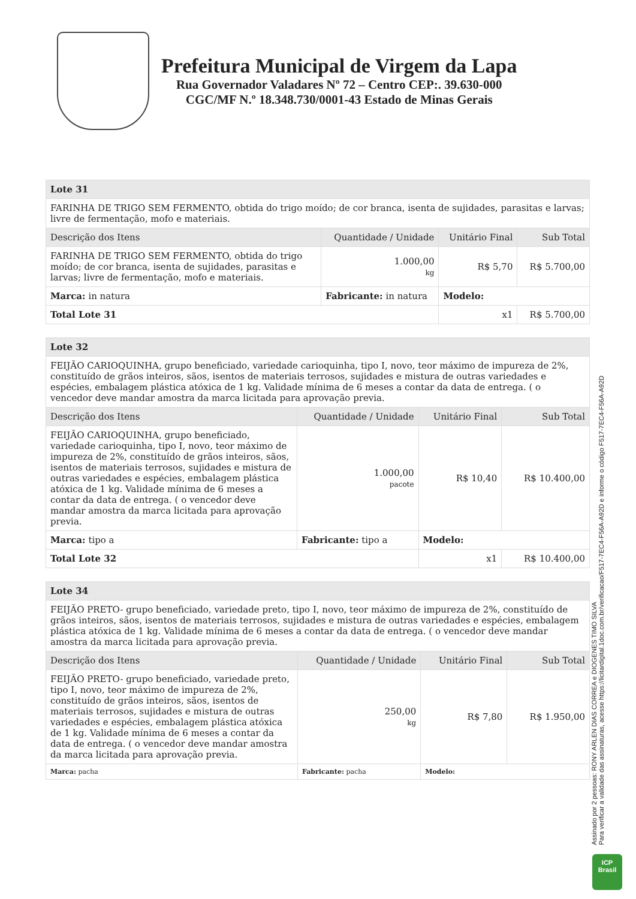Prefeitura Municipal de Virgem da Lapa
Rua Governador Valadares Nº 72 – Centro CEP:. 39.630-000
CGC/MF N.º 18.348.730/0001-43 Estado de Minas Gerais
| Lote 31 | | | | |
| --- | --- | --- | --- | --- |
| FARINHA DE TRIGO SEM FERMENTO, obtida do trigo moído; de cor branca, isenta de sujidades, parasitas e larvas; livre de fermentação, mofo e materiais. | | | | |
| Descrição dos Itens | | Quantidade / Unidade | Unitário Final | Sub Total |
| FARINHA DE TRIGO SEM FERMENTO, obtida do trigo moído; de cor branca, isenta de sujidades, parasitas e larvas; livre de fermentação, mofo e materiais. | | 1.000,00 kg | R$ 5,70 | R$ 5.700,00 |
| Marca: in natura | Fabricante: in natura | | Modelo: | |
| Total Lote 31 | | | x1 | R$ 5.700,00 |
| Lote 32 | | | | |
| --- | --- | --- | --- | --- |
| FEIJÃO CARIOQUINHA, grupo beneficiado, variedade carioquinha, tipo I, novo, teor máximo de impureza de 2%, constituído de grãos inteiros, sãos, isentos de materiais terrosos, sujidades e mistura de outras variedades e espécies, embalagem plástica atóxica de 1 kg. Validade mínima de 6 meses a contar da data de entrega. ( o vencedor deve mandar amostra da marca licitada para aprovação previa. | | | | |
| Descrição dos Itens | | Quantidade / Unidade | Unitário Final | Sub Total |
| FEIJÃO CARIOQUINHA, grupo beneficiado, variedade carioquinha, tipo I, novo, teor máximo de impureza de 2%, constituído de grãos inteiros, sãos, isentos de materiais terrosos, sujidades e mistura de outras variedades e espécies, embalagem plástica atóxica de 1 kg. Validade mínima de 6 meses a contar da data de entrega. ( o vencedor deve mandar amostra da marca licitada para aprovação previa. | | 1.000,00 pacote | R$ 10,40 | R$ 10.400,00 |
| Marca: tipo a | Fabricante: tipo a | | Modelo: | |
| Total Lote 32 | | | x1 | R$ 10.400,00 |
| Lote 34 | | | | |
| --- | --- | --- | --- | --- |
| FEIJÃO PRETO- grupo beneficiado, variedade preto, tipo I, novo, teor máximo de impureza de 2%, constituído de grãos inteiros, sãos, isentos de materiais terrosos, sujidades e mistura de outras variedades e espécies, embalagem plástica atóxica de 1 kg. Validade mínima de 6 meses a contar da data de entrega. ( o vencedor deve mandar amostra da marca licitada para aprovação previa. | | | | |
| Descrição dos Itens | | Quantidade / Unidade | Unitário Final | Sub Total |
| FEIJÃO PRETO- grupo beneficiado, variedade preto, tipo I, novo, teor máximo de impureza de 2%, constituído de grãos inteiros, sãos, isentos de materiais terrosos, sujidades e mistura de outras variedades e espécies, embalagem plástica atóxica de 1 kg. Validade mínima de 6 meses a contar da data de entrega. ( o vencedor deve mandar amostra da marca licitada para aprovação previa. | | 250,00 kg | R$ 7,80 | R$ 1.950,00 |
| Marca: pacha | Fabricante: pacha | | Modelo: | |
Assinado por 2 pessoas: RONY ARLEN DIAS CORREA e DIOGENES TIMO SILVA
Para verificar a validade das assinaturas, acesse https://licitardigital.1doc.com.br/verificacao/F517-7EC4-F56A-A92D e informe o código F517-7EC4-F56A-A92D
ICP
Brasil